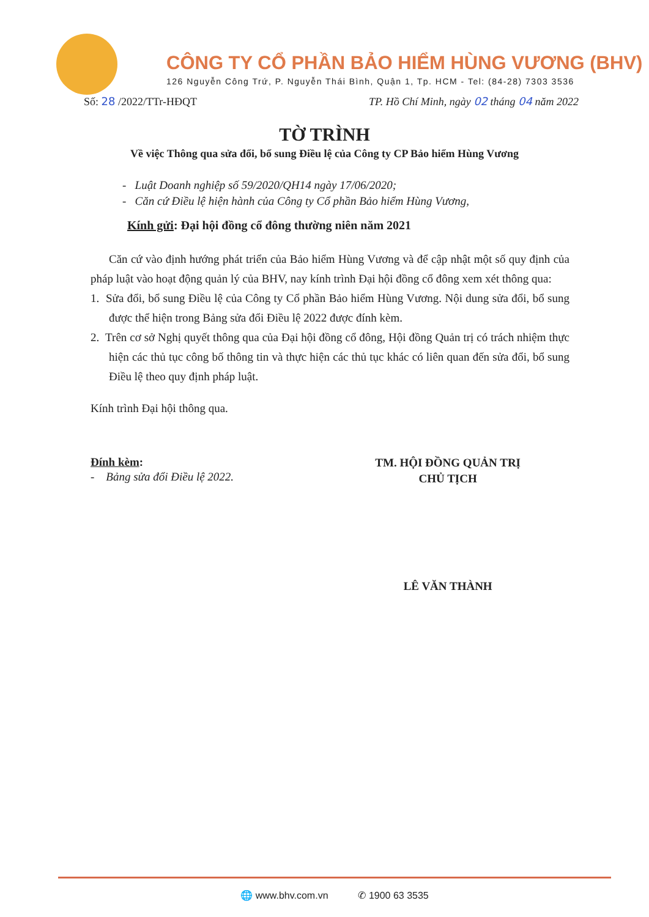CÔNG TY CỔ PHẦN BẢO HIỂM HÙNG VƯƠNG (BHV)
126 Nguyễn Công Trứ, P. Nguyễn Thái Bình, Quận 1, Tp. HCM - Tel: (84-28) 7303 3536
Số: 28 /2022/TTr-HĐQT TP. Hồ Chí Minh, ngày 02 tháng 04 năm 2022
TỜ TRÌNH
Về việc Thông qua sửa đổi, bổ sung Điều lệ của Công ty CP Bảo hiểm Hùng Vương
- Luật Doanh nghiệp số 59/2020/QH14 ngày 17/06/2020;
- Căn cứ Điều lệ hiện hành của Công ty Cổ phần Bảo hiểm Hùng Vương,
Kính gửi: Đại hội đồng cổ đông thường niên năm 2021
Căn cứ vào định hướng phát triển của Bảo hiểm Hùng Vương và để cập nhật một số quy định của pháp luật vào hoạt động quản lý của BHV, nay kính trình Đại hội đồng cổ đông xem xét thông qua:
1. Sửa đổi, bổ sung Điều lệ của Công ty Cổ phần Bảo hiểm Hùng Vương. Nội dung sửa đổi, bổ sung được thể hiện trong Bảng sửa đổi Điều lệ 2022 được đính kèm.
2. Trên cơ sở Nghị quyết thông qua của Đại hội đồng cổ đông, Hội đồng Quản trị có trách nhiệm thực hiện các thủ tục công bố thông tin và thực hiện các thủ tục khác có liên quan đến sửa đổi, bổ sung Điều lệ theo quy định pháp luật.
Kính trình Đại hội thông qua.
Đính kèm:
- Bảng sửa đổi Điều lệ 2022.
TM. HỘI ĐỒNG QUẢN TRỊ
CHỦ TỊCH
LÊ VĂN THÀNH
🌐 www.bhv.com.vn ✆ 1900 63 3535